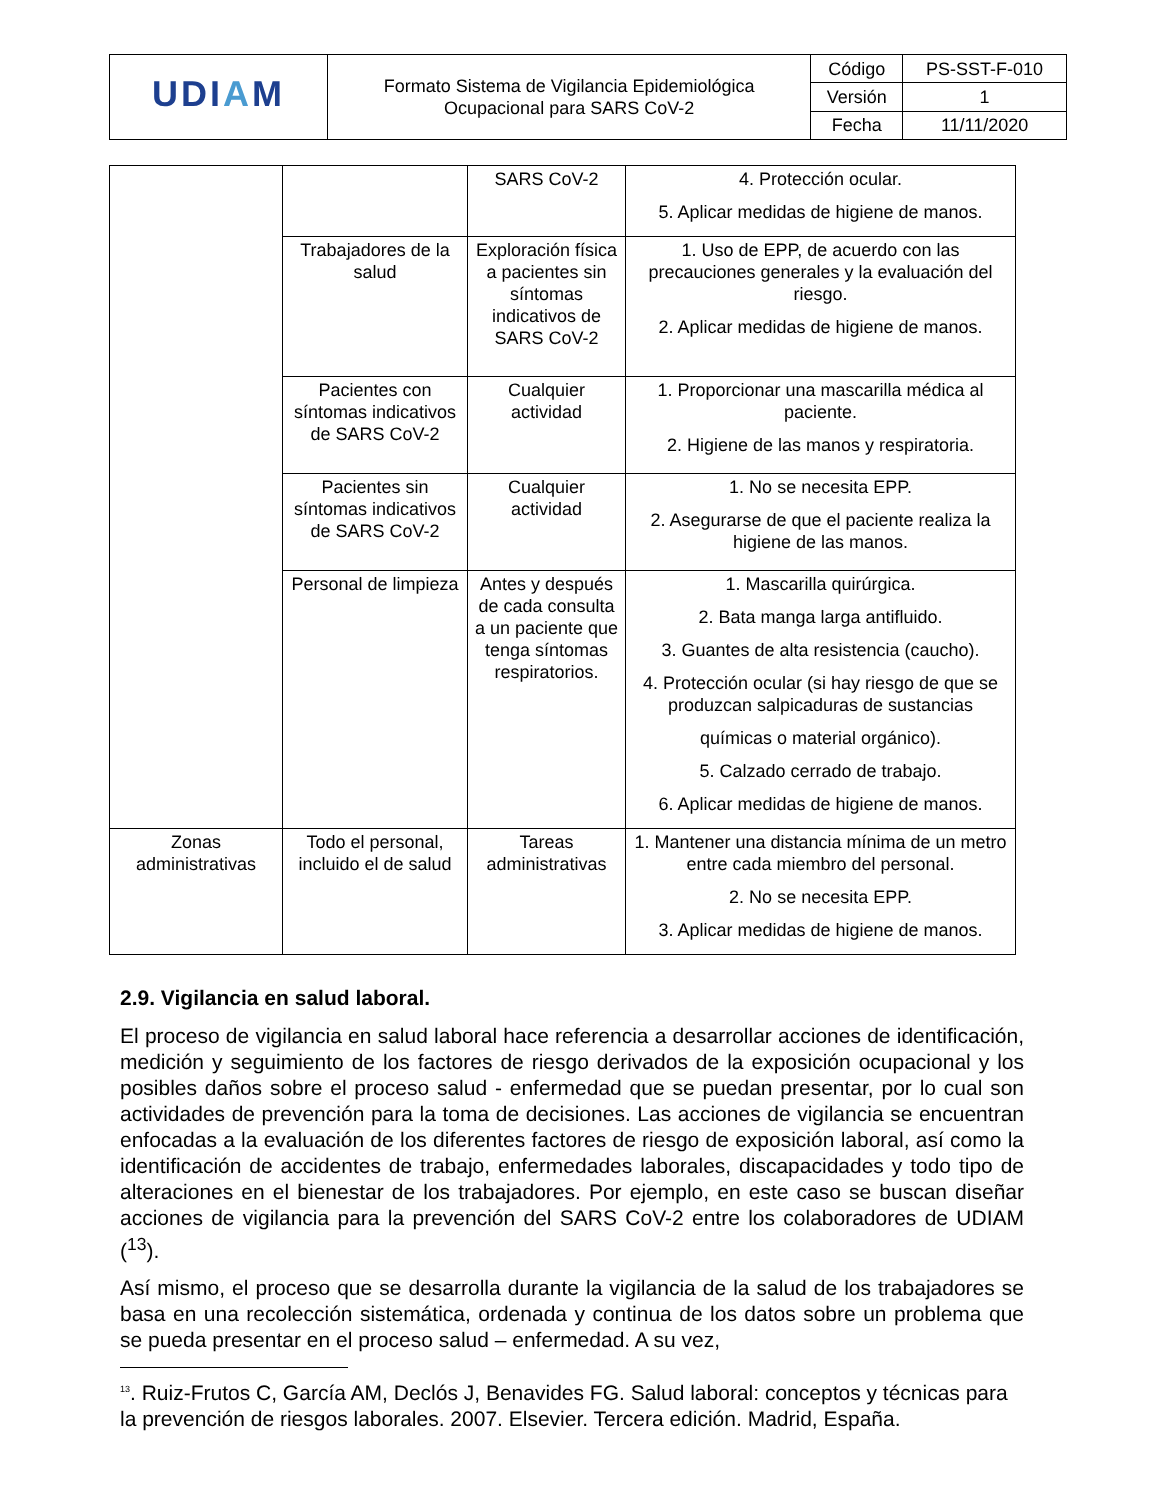| UDI A M | Formato Sistema de Vigilancia Epidemiológica Ocupacional para SARS CoV-2 | Código | PS-SST-F-010 |
| | | Versión | 1 |
| | | Fecha | 11/11/2020 |
| | | SARS CoV-2 | 4. Protección ocular. 5. Aplicar medidas de higiene de manos. |
| | Trabajadores de la salud | Exploración física a pacientes sin síntomas indicativos de SARS CoV-2 | 1. Uso de EPP, de acuerdo con las precauciones generales y la evaluación del riesgo. 2. Aplicar medidas de higiene de manos. |
| | Pacientes con síntomas indicativos de SARS CoV-2 | Cualquier actividad | 1. Proporcionar una mascarilla médica al paciente. 2. Higiene de las manos y respiratoria. |
| | Pacientes sin síntomas indicativos de SARS CoV-2 | Cualquier actividad | 1. No se necesita EPP. 2. Asegurarse de que el paciente realiza la higiene de las manos. |
| | Personal de limpieza | Antes y después de cada consulta a un paciente que tenga síntomas respiratorios. | 1. Mascarilla quirúrgica. 2. Bata manga larga antifluido. 3. Guantes de alta resistencia (caucho). 4. Protección ocular (si hay riesgo de que se produzcan salpicaduras de sustancias químicas o material orgánico). 5. Calzado cerrado de trabajo. 6. Aplicar medidas de higiene de manos. |
| Zonas administrativas | Todo el personal, incluido el de salud | Tareas administrativas | 1. Mantener una distancia mínima de un metro entre cada miembro del personal. 2. No se necesita EPP. 3. Aplicar medidas de higiene de manos. |
2.9. Vigilancia en salud laboral.
El proceso de vigilancia en salud laboral hace referencia a desarrollar acciones de identificación, medición y seguimiento de los factores de riesgo derivados de la exposición ocupacional y los posibles daños sobre el proceso salud - enfermedad que se puedan presentar, por lo cual son actividades de prevención para la toma de decisiones. Las acciones de vigilancia se encuentran enfocadas a la evaluación de los diferentes factores de riesgo de exposición laboral, así como la identificación de accidentes de trabajo, enfermedades laborales, discapacidades y todo tipo de alteraciones en el bienestar de los trabajadores. Por ejemplo, en este caso se buscan diseñar acciones de vigilancia para la prevención del SARS CoV-2 entre los colaboradores de UDIAM (<sup>13</sup>).
Así mismo, el proceso que se desarrolla durante la vigilancia de la salud de los trabajadores se basa en una recolección sistemática, ordenada y continua de los datos sobre un problema que se pueda presentar en el proceso salud – enfermedad. A su vez,
<sup>13</sup>. Ruiz-Frutos C, García AM, Declós J, Benavides FG. Salud laboral: conceptos y técnicas para la prevención de riesgos laborales. 2007. Elsevier. Tercera edición. Madrid, España.